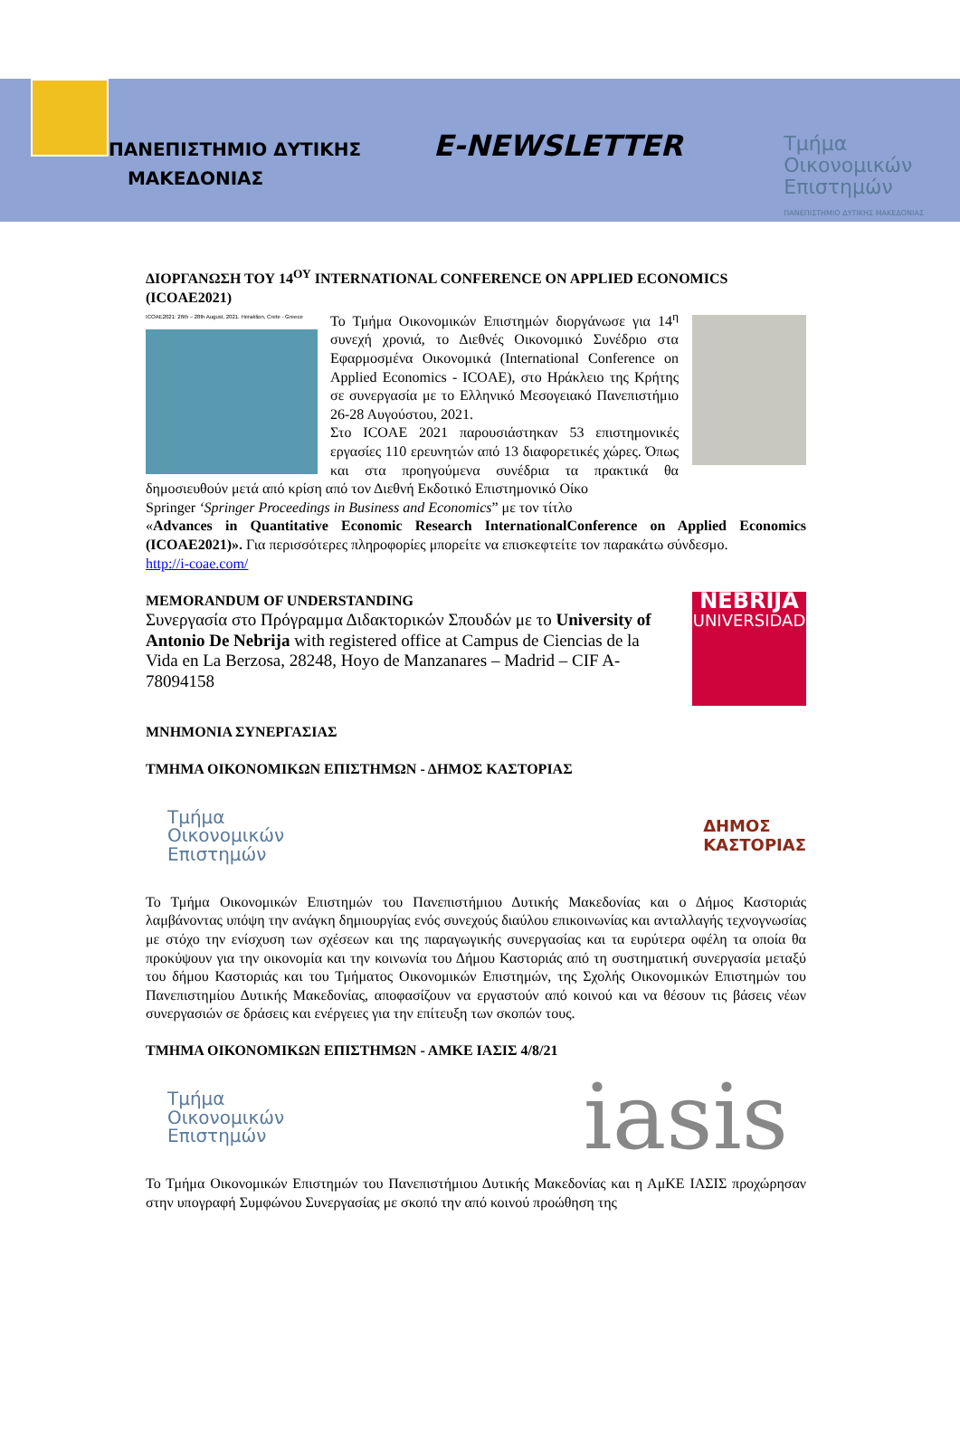ΠΑΝΕΠΙΣΤΗΜΙΟ ΔΥΤΙΚΗΣ
ΜΑΚΕΔΟΝΙΑΣ
E-NEWSLETTER
Τμήμα
Οικονομικών
Επιστημών
ΠΑΝΕΠΙΣΤΗΜΙΟ ΔΥΤΙΚΗΣ ΜΑΚΕΔΟΝΙΑΣ
ΔΙΟΡΓΑΝΩΣΗ ΤΟΥ 14<sup>ΟΥ</sup> INTERNATIONAL CONFERENCE ON APPLIED ECONOMICS (ICOAE2021)
ICOAE2021: 26th – 28th August, 2021. Heraklion, Crete - Greece
Το Τμήμα Οικονομικών Επιστημών διοργάνωσε για 14<sup>η</sup> συνεχή χρονιά, το Διεθνές Οικονομικό Συνέδριο στα Εφαρμοσμένα Οικονομικά (International Conference on Applied Economics - ICOAE), στο Ηράκλειο της Κρήτης σε συνεργασία με το Ελληνικό Μεσογειακό Πανεπιστήμιο 26-28 Αυγούστου, 2021.
Στο ICOAE 2021 παρουσιάστηκαν 53 επιστημονικές εργασίες 110 ερευνητών από 13 διαφορετικές χώρες. Όπως και στα προηγούμενα συνέδρια τα πρακτικά θα δημοσιευθούν μετά από κρίση από τον Διεθνή Εκδοτικό Επιστημονικό Οίκο
Springer ‘Springer Proceedings in Business and Economics” με τον τίτλο
«Advances in Quantitative Economic Research InternationalConference on Applied Economics (ICOAE2021)». Για περισσότερες πληροφορίες μπορείτε να επισκεφτείτε τον παρακάτω σύνδεσμο.
http://i-coae.com/
NEBRIJA
UNIVERSIDAD
MEMORANDUM OF UNDERSTANDING
Συνεργασία στο Πρόγραμμα Διδακτορικών Σπουδών με το University of Antonio De Nebrija with registered office at Campus de Ciencias de la Vida en La Berzosa, 28248, Hoyo de Manzanares – Madrid – CIF A-78094158
ΜΝΗΜΟΝΙΑ ΣΥΝΕΡΓΑΣΙΑΣ
ΤΜΗΜΑ ΟΙΚΟΝΟΜΙΚΩΝ ΕΠΙΣΤΗΜΩΝ - ΔΗΜΟΣ ΚΑΣΤΟΡΙΑΣ
Τμήμα
Οικονομικών
Επιστημών
ΔΗΜΟΣ
ΚΑΣΤΟΡΙΑΣ
Το Τμήμα Οικονομικών Επιστημών του Πανεπιστήμιου Δυτικής Μακεδονίας και ο Δήμος Καστοριάς λαμβάνοντας υπόψη την ανάγκη δημιουργίας ενός συνεχούς διαύλου επικοινωνίας και ανταλλαγής τεχνογνωσίας με στόχο την ενίσχυση των σχέσεων και της παραγωγικής συνεργασίας και τα ευρύτερα οφέλη τα οποία θα προκύψουν για την οικονομία και την κοινωνία του Δήμου Καστοριάς από τη συστηματική συνεργασία μεταξύ του δήμου Καστοριάς και του Τμήματος Οικονομικών Επιστημών, της Σχολής Οικονομικών Επιστημών του Πανεπιστημίου Δυτικής Μακεδονίας, αποφασίζουν να εργαστούν από κοινού και να θέσουν τις βάσεις νέων συνεργασιών σε δράσεις και ενέργειες για την επίτευξη των σκοπών τους.
ΤΜΗΜΑ ΟΙΚΟΝΟΜΙΚΩΝ ΕΠΙΣΤΗΜΩΝ - ΑΜΚΕ ΙΑΣΙΣ 4/8/21
Τμήμα
Οικονομικών
Επιστημών
iasis
Το Τμήμα Οικονομικών Επιστημών του Πανεπιστήμιου Δυτικής Μακεδονίας και η ΑμΚΕ ΙΑΣΙΣ προχώρησαν στην υπογραφή Συμφώνου Συνεργασίας με σκοπό την από κοινού προώθηση της